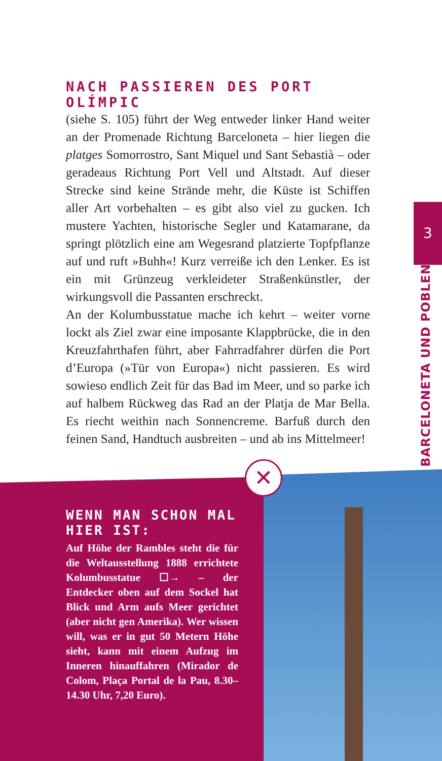NACH PASSIEREN DES PORT OLÍMPIC
(siehe S. 105) führt der Weg entweder linker Hand weiter an der Promenade Richtung Barceloneta – hier liegen die platges Somorrostro, Sant Miquel und Sant Sebastià – oder geradeaus Richtung Port Vell und Altstadt. Auf dieser Strecke sind keine Strände mehr, die Küste ist Schiffen aller Art vorbehalten – es gibt also viel zu gucken. Ich mustere Yachten, historische Segler und Katamarane, da springt plötzlich eine am Wegesrand platzierte Topfpflanze auf und ruft »Buhh«! Kurz verreiße ich den Lenker. Es ist ein mit Grünzeug verkleideter Straßenkünstler, der wirkungsvoll die Passanten erschreckt.
An der Kolumbusstatue mache ich kehrt – weiter vorne lockt als Ziel zwar eine imposante Klappbrücke, die in den Kreuzfahrthafen führt, aber Fahrradfahrer dürfen die Port d’Europa (»Tür von Europa«) nicht passieren. Es wird sowieso endlich Zeit für das Bad im Meer, und so parke ich auf halbem Rückweg das Rad an der Platja de Mar Bella. Es riecht weithin nach Sonnencreme. Barfuß durch den feinen Sand, Handtuch ausbreiten – und ab ins Mittelmeer!
3
BARCELONETA UND POBLENOU
✕
WENN MAN SCHON MAL HIER IST:
Auf Höhe der Rambles steht die für die Weltausstellung 1888 errichtete Kolumbusstatue ☐→ – der Entdecker oben auf dem Sockel hat Blick und Arm aufs Meer gerichtet (aber nicht gen Amerika). Wer wissen will, was er in gut 50 Metern Höhe sieht, kann mit einem Aufzug im Inneren hinauffahren (Mirador de Colom, Plaça Portal de la Pau, 8.30–14.30 Uhr, 7,20 Euro).